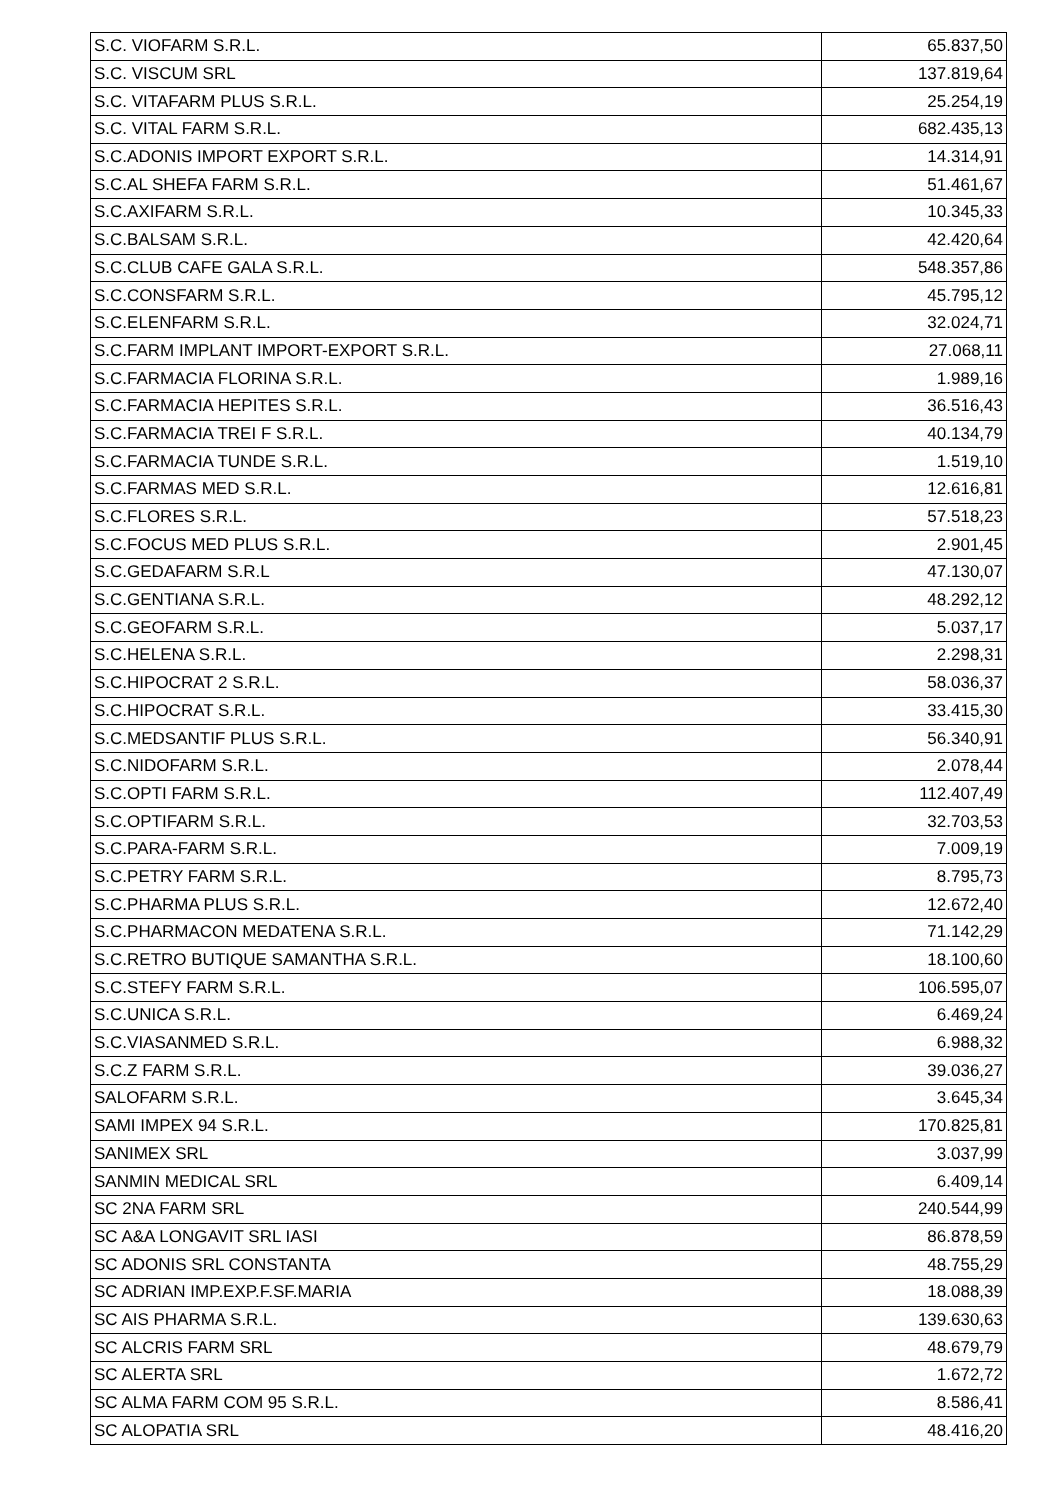| S.C. VIOFARM S.R.L. | 65.837,50 |
| S.C. VISCUM SRL | 137.819,64 |
| S.C. VITAFARM PLUS S.R.L. | 25.254,19 |
| S.C. VITAL FARM S.R.L. | 682.435,13 |
| S.C.ADONIS IMPORT EXPORT S.R.L. | 14.314,91 |
| S.C.AL SHEFA FARM S.R.L. | 51.461,67 |
| S.C.AXIFARM S.R.L. | 10.345,33 |
| S.C.BALSAM S.R.L. | 42.420,64 |
| S.C.CLUB CAFE GALA S.R.L. | 548.357,86 |
| S.C.CONSFARM S.R.L. | 45.795,12 |
| S.C.ELENFARM S.R.L. | 32.024,71 |
| S.C.FARM IMPLANT IMPORT-EXPORT S.R.L. | 27.068,11 |
| S.C.FARMACIA FLORINA S.R.L. | 1.989,16 |
| S.C.FARMACIA HEPITES S.R.L. | 36.516,43 |
| S.C.FARMACIA TREI F S.R.L. | 40.134,79 |
| S.C.FARMACIA TUNDE S.R.L. | 1.519,10 |
| S.C.FARMAS MED S.R.L. | 12.616,81 |
| S.C.FLORES S.R.L. | 57.518,23 |
| S.C.FOCUS MED PLUS S.R.L. | 2.901,45 |
| S.C.GEDAFARM S.R.L | 47.130,07 |
| S.C.GENTIANA S.R.L. | 48.292,12 |
| S.C.GEOFARM S.R.L. | 5.037,17 |
| S.C.HELENA S.R.L. | 2.298,31 |
| S.C.HIPOCRAT 2 S.R.L. | 58.036,37 |
| S.C.HIPOCRAT S.R.L. | 33.415,30 |
| S.C.MEDSANTIF PLUS S.R.L. | 56.340,91 |
| S.C.NIDOFARM S.R.L. | 2.078,44 |
| S.C.OPTI FARM S.R.L. | 112.407,49 |
| S.C.OPTIFARM S.R.L. | 32.703,53 |
| S.C.PARA-FARM S.R.L. | 7.009,19 |
| S.C.PETRY FARM S.R.L. | 8.795,73 |
| S.C.PHARMA PLUS S.R.L. | 12.672,40 |
| S.C.PHARMACON MEDATENA S.R.L. | 71.142,29 |
| S.C.RETRO BUTIQUE SAMANTHA S.R.L. | 18.100,60 |
| S.C.STEFY FARM S.R.L. | 106.595,07 |
| S.C.UNICA S.R.L. | 6.469,24 |
| S.C.VIASANMED S.R.L. | 6.988,32 |
| S.C.Z FARM S.R.L. | 39.036,27 |
| SALOFARM S.R.L. | 3.645,34 |
| SAMI IMPEX 94 S.R.L. | 170.825,81 |
| SANIMEX SRL | 3.037,99 |
| SANMIN MEDICAL SRL | 6.409,14 |
| SC 2NA FARM SRL | 240.544,99 |
| SC A&A LONGAVIT SRL IASI | 86.878,59 |
| SC ADONIS SRL CONSTANTA | 48.755,29 |
| SC ADRIAN IMP.EXP.F.SF.MARIA | 18.088,39 |
| SC AIS PHARMA S.R.L. | 139.630,63 |
| SC ALCRIS FARM SRL | 48.679,79 |
| SC ALERTA SRL | 1.672,72 |
| SC ALMA FARM COM 95 S.R.L. | 8.586,41 |
| SC ALOPATIA SRL | 48.416,20 |